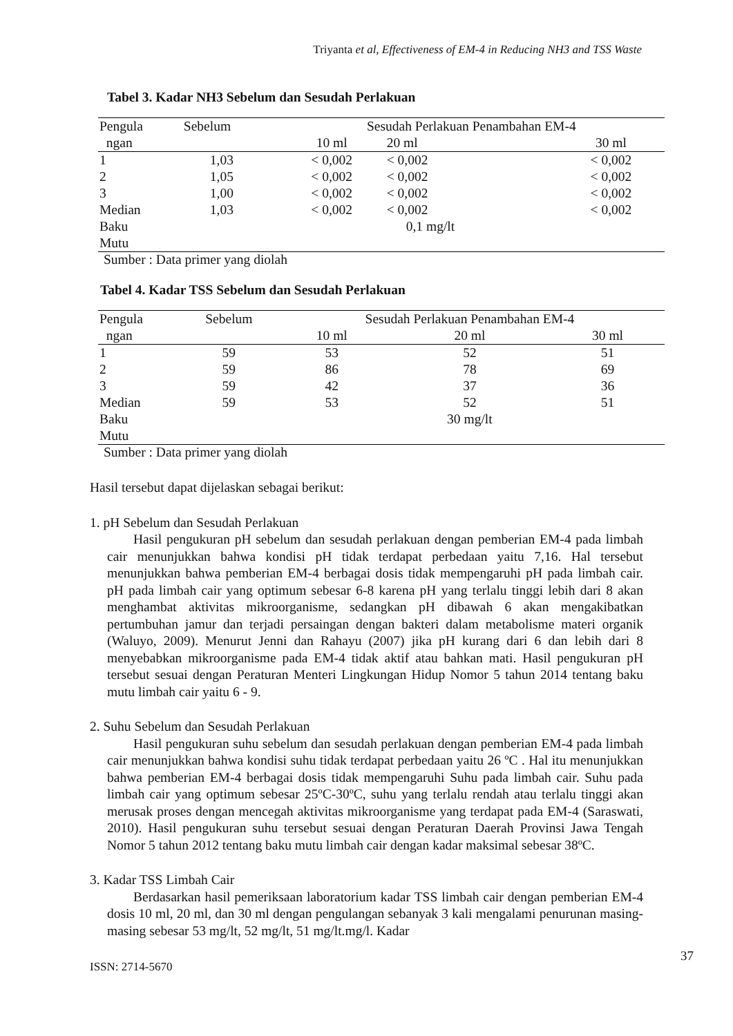Triyanta et al, Effectiveness of EM-4 in Reducing NH3 and TSS Waste
Tabel 3. Kadar NH3 Sebelum dan Sesudah Perlakuan
| Pengula | Sebelum | Sesudah Perlakuan Penambahan EM-4 | | |
| ngan | | 10 ml | 20 ml | 30 ml |
| 1 | 1,03 | < 0,002 | < 0,002 | < 0,002 |
| 2 | 1,05 | < 0,002 | < 0,002 | < 0,002 |
| 3 | 1,00 | < 0,002 | < 0,002 | < 0,002 |
| Median | 1,03 | < 0,002 | < 0,002 | < 0,002 |
| Baku Mutu | | | 0,1 mg/lt | |
Sumber : Data primer yang diolah
Tabel 4. Kadar TSS Sebelum dan Sesudah Perlakuan
| Pengula | Sebelum | Sesudah Perlakuan Penambahan EM-4 | | |
| ngan | | 10 ml | 20 ml | 30 ml |
| 1 | 59 | 53 | 52 | 51 |
| 2 | 59 | 86 | 78 | 69 |
| 3 | 59 | 42 | 37 | 36 |
| Median | 59 | 53 | 52 | 51 |
| Baku Mutu | | | 30 mg/lt | |
Sumber : Data primer yang diolah
Hasil tersebut dapat dijelaskan sebagai berikut:
1. pH Sebelum dan Sesudah Perlakuan
Hasil pengukuran pH sebelum dan sesudah perlakuan dengan pemberian EM-4 pada limbah cair menunjukkan bahwa kondisi pH tidak terdapat perbedaan yaitu 7,16. Hal tersebut menunjukkan bahwa pemberian EM-4 berbagai dosis tidak mempengaruhi pH pada limbah cair. pH pada limbah cair yang optimum sebesar 6-8 karena pH yang terlalu tinggi lebih dari 8 akan menghambat aktivitas mikroorganisme, sedangkan pH dibawah 6 akan mengakibatkan pertumbuhan jamur dan terjadi persaingan dengan bakteri dalam metabolisme materi organik (Waluyo, 2009). Menurut Jenni dan Rahayu (2007) jika pH kurang dari 6 dan lebih dari 8 menyebabkan mikroorganisme pada EM-4 tidak aktif atau bahkan mati. Hasil pengukuran pH tersebut sesuai dengan Peraturan Menteri Lingkungan Hidup Nomor 5 tahun 2014 tentang baku mutu limbah cair yaitu 6 - 9.
2. Suhu Sebelum dan Sesudah Perlakuan
Hasil pengukuran suhu sebelum dan sesudah perlakuan dengan pemberian EM-4 pada limbah cair menunjukkan bahwa kondisi suhu tidak terdapat perbedaan yaitu 26 ºC . Hal itu menunjukkan bahwa pemberian EM-4 berbagai dosis tidak mempengaruhi Suhu pada limbah cair. Suhu pada limbah cair yang optimum sebesar 25ºC-30ºC, suhu yang terlalu rendah atau terlalu tinggi akan merusak proses dengan mencegah aktivitas mikroorganisme yang terdapat pada EM-4 (Saraswati, 2010). Hasil pengukuran suhu tersebut sesuai dengan Peraturan Daerah Provinsi Jawa Tengah Nomor 5 tahun 2012 tentang baku mutu limbah cair dengan kadar maksimal sebesar 38ºC.
3. Kadar TSS Limbah Cair
Berdasarkan hasil pemeriksaan laboratorium kadar TSS limbah cair dengan pemberian EM-4 dosis 10 ml, 20 ml, dan 30 ml dengan pengulangan sebanyak 3 kali mengalami penurunan masing-masing sebesar 53 mg/lt, 52 mg/lt, 51 mg/lt.mg/l. Kadar
37
ISSN: 2714-5670